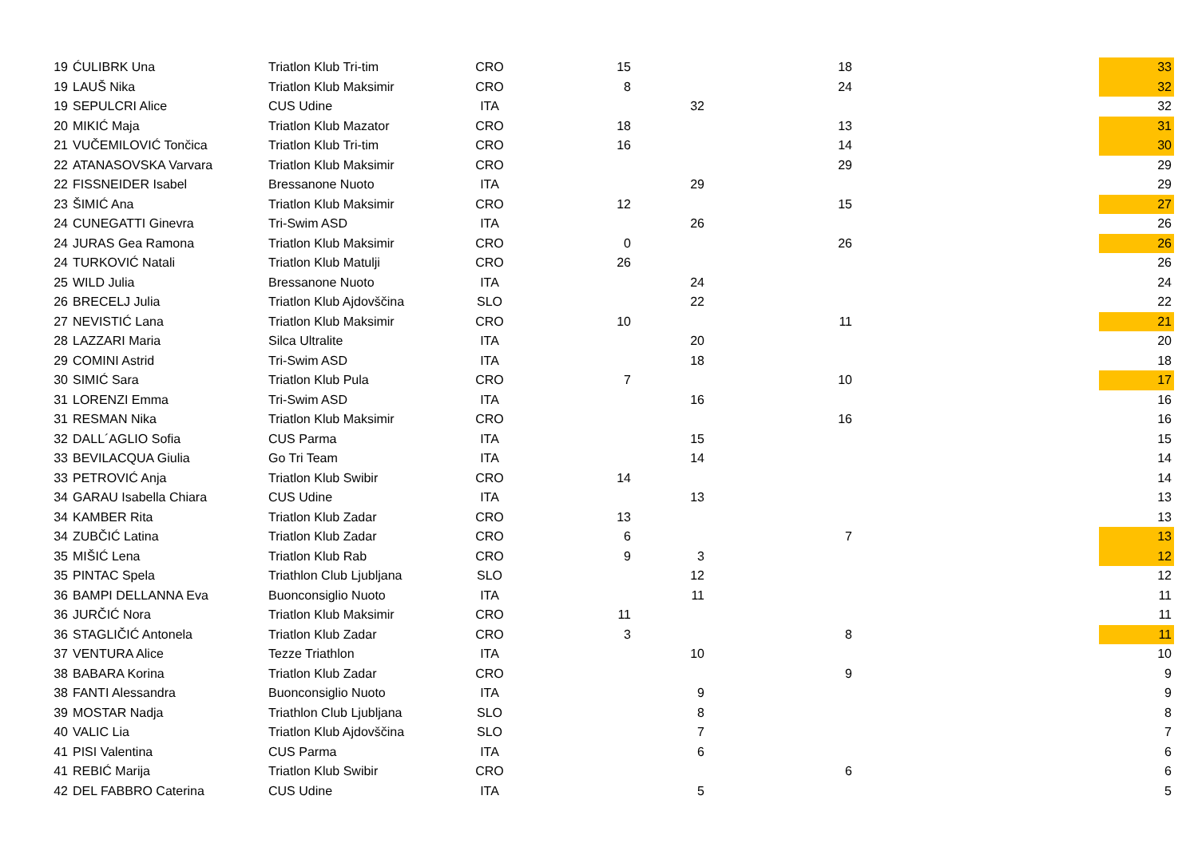| 19 | ĆULIBRK Una | Triatlon Klub Tri-tim | CRO | 15 | | 18 | | 33 |
| 19 | LAUŠ Nika | Triatlon Klub Maksimir | CRO | 8 | | 24 | | 32 |
| 19 | SEPULCRI Alice | CUS Udine | ITA | | 32 | | | 32 |
| 20 | MIKIĆ Maja | Triatlon Klub Mazator | CRO | 18 | | 13 | | 31 |
| 21 | VUČEMILOVIĆ Tončica | Triatlon Klub Tri-tim | CRO | 16 | | 14 | | 30 |
| 22 | ATANASOVSKA Varvara | Triatlon Klub Maksimir | CRO | | | 29 | | 29 |
| 22 | FISSNEIDER Isabel | Bressanone Nuoto | ITA | | 29 | | | 29 |
| 23 | ŠIMIĆ Ana | Triatlon Klub Maksimir | CRO | 12 | | 15 | | 27 |
| 24 | CUNEGATTI Ginevra | Tri-Swim ASD | ITA | | 26 | | | 26 |
| 24 | JURAS Gea Ramona | Triatlon Klub Maksimir | CRO | 0 | | 26 | | 26 |
| 24 | TURKOVIĆ Natali | Triatlon Klub Matulji | CRO | 26 | | | | 26 |
| 25 | WILD Julia | Bressanone Nuoto | ITA | | 24 | | | 24 |
| 26 | BRECELJ Julia | Triatlon Klub Ajdovščina | SLO | | 22 | | | 22 |
| 27 | NEVISTIĆ Lana | Triatlon Klub Maksimir | CRO | 10 | | 11 | | 21 |
| 28 | LAZZARI Maria | Silca Ultralite | ITA | | 20 | | | 20 |
| 29 | COMINI Astrid | Tri-Swim ASD | ITA | | 18 | | | 18 |
| 30 | SIMIĆ Sara | Triatlon Klub Pula | CRO | 7 | | 10 | | 17 |
| 31 | LORENZI Emma | Tri-Swim ASD | ITA | | 16 | | | 16 |
| 31 | RESMAN Nika | Triatlon Klub Maksimir | CRO | | | 16 | | 16 |
| 32 | DALL´AGLIO Sofia | CUS Parma | ITA | | 15 | | | 15 |
| 33 | BEVILACQUA Giulia | Go Tri Team | ITA | | 14 | | | 14 |
| 33 | PETROVIĆ Anja | Triatlon Klub Swibir | CRO | 14 | | | | 14 |
| 34 | GARAU Isabella Chiara | CUS Udine | ITA | | 13 | | | 13 |
| 34 | KAMBER Rita | Triatlon Klub Zadar | CRO | 13 | | | | 13 |
| 34 | ZUBČIĆ Latina | Triatlon Klub Zadar | CRO | 6 | | 7 | | 13 |
| 35 | MIŠIĆ Lena | Triatlon Klub Rab | CRO | 9 | 3 | | | 12 |
| 35 | PINTAC Spela | Triathlon Club Ljubljana | SLO | | 12 | | | 12 |
| 36 | BAMPI DELLANNA Eva | Buonconsiglio Nuoto | ITA | | 11 | | | 11 |
| 36 | JURČIĆ Nora | Triatlon Klub Maksimir | CRO | 11 | | | | 11 |
| 36 | STAGLIČIĆ Antonela | Triatlon Klub Zadar | CRO | 3 | | 8 | | 11 |
| 37 | VENTURA Alice | Tezze Triathlon | ITA | | 10 | | | 10 |
| 38 | BABARA Korina | Triatlon Klub Zadar | CRO | | | 9 | | 9 |
| 38 | FANTI Alessandra | Buonconsiglio Nuoto | ITA | | 9 | | | 9 |
| 39 | MOSTAR Nadja | Triathlon Club Ljubljana | SLO | | 8 | | | 8 |
| 40 | VALIC Lia | Triatlon Klub Ajdovščina | SLO | | 7 | | | 7 |
| 41 | PISI Valentina | CUS Parma | ITA | | 6 | | | 6 |
| 41 | REBIĆ Marija | Triatlon Klub Swibir | CRO | | | 6 | | 6 |
| 42 | DEL FABBRO Caterina | CUS Udine | ITA | | 5 | | | 5 |